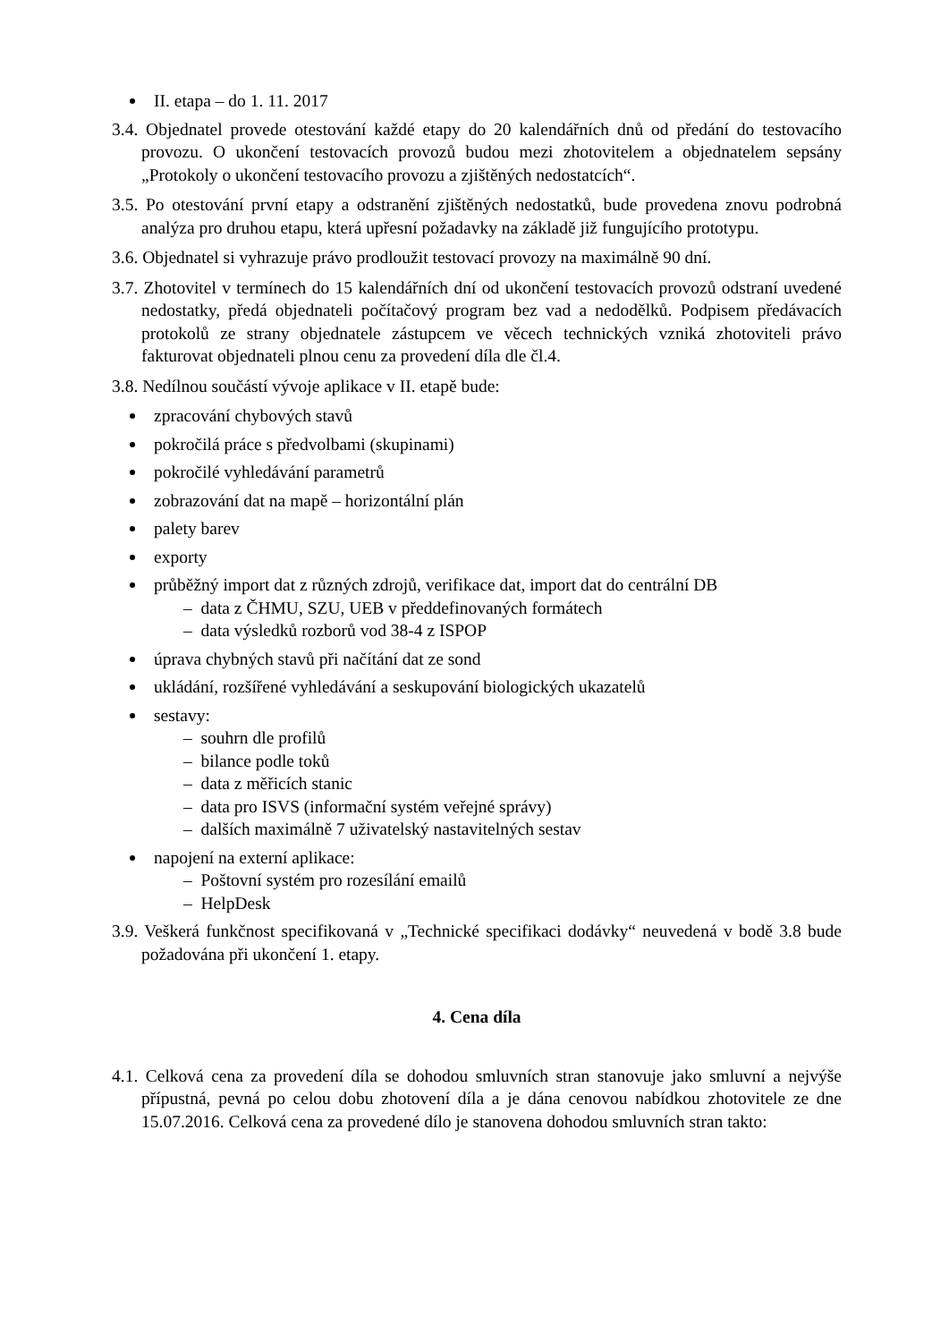II. etapa – do 1. 11. 2017
3.4. Objednatel provede otestování každé etapy do 20 kalendářních dnů od předání do testovacího provozu. O ukončení testovacích provozů budou mezi zhotovitelem a objednatelem sepsány „Protokoly o ukončení testovacího provozu a zjištěných nedostatcích“.
3.5. Po otestování první etapy a odstranění zjištěných nedostatků, bude provedena znovu podrobná analýza pro druhou etapu, která upřesní požadavky na základě již fungujícího prototypu.
3.6. Objednatel si vyhrazuje právo prodloužit testovací provozy na maximálně 90 dní.
3.7. Zhotovitel v termínech do 15 kalendářních dní od ukončení testovacích provozů odstraní uvedené nedostatky, předá objednateli počítačový program bez vad a nedodělků. Podpisem předávacích protokolů ze strany objednatele zástupcem ve věcech technických vzniká zhotoviteli právo fakturovat objednateli plnou cenu za provedení díla dle čl.4.
3.8. Nedílnou součástí vývoje aplikace v II. etapě bude:
zpracování chybových stavů
pokročilá práce s předvolbami (skupinami)
pokročilé vyhledávání parametrů
zobrazování dat na mapě – horizontální plán
palety barev
exporty
průběžný import dat z různých zdrojů, verifikace dat, import dat do centrální DB
– data z ČHMU, SZU, UEB v předdefinovaných formátech
– data výsledků rozborů vod 38-4 z ISPOP
úprava chybných stavů při načítání dat ze sond
ukládání, rozšířené vyhledávání a seskupování biologických ukazatelů
sestavy:
– souhrn dle profilů
– bilance podle toků
– data z měřicích stanic
– data pro ISVS (informační systém veřejné správy)
– dalších maximálně 7 uživatelský nastavitelných sestav
napojení na externí aplikace:
– Poštovní systém pro rozesílání emailů
– HelpDesk
3.9. Veškerá funkčnost specifikovaná v „Technické specifikaci dodávky“ neuvedená v bodě 3.8 bude požadována při ukončení 1. etapy.
4. Cena díla
4.1. Celková cena za provedení díla se dohodou smluvních stran stanovuje jako smluvní a nejvýše přípustná, pevná po celou dobu zhotovení díla a je dána cenovou nabídkou zhotovitele ze dne 15.07.2016. Celková cena za provedené dílo je stanovena dohodou smluvních stran takto: